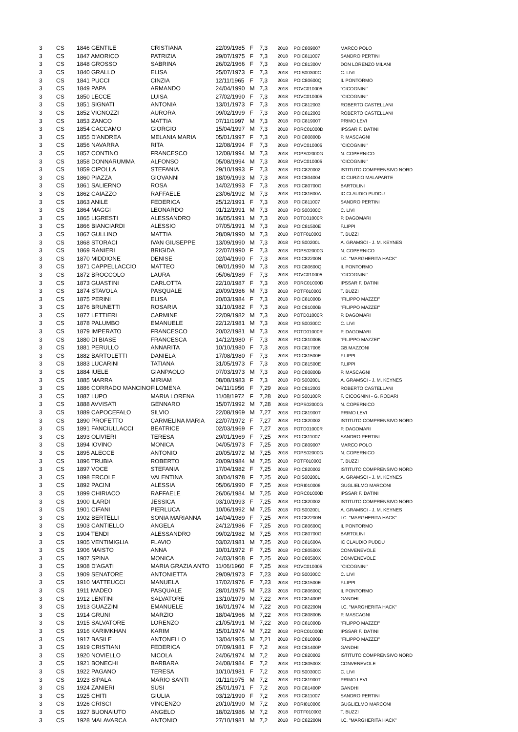| 3 | CS | 1846 GENTILE | CRISTIANA | 22/09/1985 | F | 7,3 | 2018 | POIC809007 | MARCO POLO |
| 3 | CS | 1847 AMORICO | PATRIZIA | 29/07/1975 | F | 7,3 | 2018 | POIC811007 | SANDRO PERTINI |
| 3 | CS | 1848 GROSSO | SABRINA | 26/02/1966 | F | 7,3 | 2018 | POIC81300V | DON LORENZO MILANI |
| 3 | CS | 1840 GRALLO | ELISA | 25/07/1973 | F | 7,3 | 2018 | POIS00300C | C. LIVI |
| 3 | CS | 1841 PUCCI | CINZIA | 12/11/1965 | F | 7,3 | 2018 | POIC80600Q | IL PONTORMO |
| 3 | CS | 1849 PAPA | ARMANDO | 24/04/1990 | M | 7,3 | 2018 | POVC010005 | "CICOGNINI" |
| 3 | CS | 1850 LECCE | LUISA | 27/02/1990 | F | 7,3 | 2018 | POVC010005 | "CICOGNINI" |
| 3 | CS | 1851 SIGNATI | ANTONIA | 13/01/1973 | F | 7,3 | 2018 | POIC812003 | ROBERTO CASTELLANI |
| 3 | CS | 1852 VIGNOZZI | AURORA | 09/02/1999 | F | 7,3 | 2018 | POIC812003 | ROBERTO CASTELLANI |
| 3 | CS | 1853 ZANCO | MATTIA | 07/11/1997 | M | 7,3 | 2018 | POIC81900T | PRIMO LEVI |
| 3 | CS | 1854 CACCAMO | GIORGIO | 15/04/1997 | M | 7,3 | 2018 | PORC01000D | IPSSAR F. DATINI |
| 3 | CS | 1855 D'ANDREA | MELANIA MARIA | 05/01/1997 | F | 7,3 | 2018 | POIC80800B | P. MASCAGNI |
| 3 | CS | 1856 NAVARRA | RITA | 12/08/1994 | F | 7,3 | 2018 | POVC010005 | "CICOGNINI" |
| 3 | CS | 1857 CONTINO | FRANCESCO | 12/08/1994 | M | 7,3 | 2018 | POPS02000G | N. COPERNICO |
| 3 | CS | 1858 DONNARUMMA | ALFONSO | 05/08/1994 | M | 7,3 | 2018 | POVC010005 | "CICOGNINI" |
| 3 | CS | 1859 CIPOLLA | STEFANIA | 29/10/1993 | F | 7,3 | 2018 | POIC820002 | ISTITUTO COMPRENSIVO NORD |
| 3 | CS | 1860 PIAZZA | GIOVANNI | 18/09/1993 | M | 7,3 | 2018 | POIC804004 | IC CURZIO MALAPARTE |
| 3 | CS | 1861 SALIERNO | ROSA | 14/02/1993 | F | 7,3 | 2018 | POIC80700G | BARTOLINI |
| 3 | CS | 1862 CAIAZZO | RAFFAELE | 23/06/1992 | M | 7,3 | 2018 | POIC81600A | IC CLAUDIO PUDDU |
| 3 | CS | 1863 ANILE | FEDERICA | 25/12/1991 | F | 7,3 | 2018 | POIC811007 | SANDRO PERTINI |
| 3 | CS | 1864 MAGGI | LEONARDO | 01/12/1991 | M | 7,3 | 2018 | POIS00300C | C. LIVI |
| 3 | CS | 1865 LIGRESTI | ALESSANDRO | 16/05/1991 | M | 7,3 | 2018 | POTD01000R | P. DAGOMARI |
| 3 | CS | 1866 BIANCIARDI | ALESSIO | 07/05/1991 | M | 7,3 | 2018 | POIC81500E | F.LIPPI |
| 3 | CS | 1867 GULLINO | MATTIA | 28/09/1990 | M | 7,3 | 2018 | POTF010003 | T. BUZZI |
| 3 | CS | 1868 STORACI | IVAN GIUSEPPE | 13/09/1990 | M | 7,3 | 2018 | POIS00200L | A. GRAMSCI - J. M. KEYNES |
| 3 | CS | 1869 RANIERI | BRIGIDA | 22/07/1990 | F | 7,3 | 2018 | POPS02000G | N. COPERNICO |
| 3 | CS | 1870 MIDDIONE | DENISE | 02/04/1990 | F | 7,3 | 2018 | POIC82200N | I.C. "MARGHERITA HACK" |
| 3 | CS | 1871 CAPPELLACCIO | MATTEO | 09/01/1990 | M | 7,3 | 2018 | POIC80600Q | IL PONTORMO |
| 3 | CS | 1872 BROCCOLO | LAURA | 05/06/1989 | F | 7,3 | 2018 | POVC010005 | "CICOGNINI" |
| 3 | CS | 1873 GUASTINI | CARLOTTA | 22/10/1987 | F | 7,3 | 2018 | PORC01000D | IPSSAR F. DATINI |
| 3 | CS | 1874 STAVOLA | PASQUALE | 20/09/1986 | M | 7,3 | 2018 | POTF010003 | T. BUZZI |
| 3 | CS | 1875 PERINI | ELISA | 20/03/1984 | F | 7,3 | 2018 | POIC81000B | "FILIPPO MAZZEI" |
| 3 | CS | 1876 BRUNETTI | ROSARIA | 31/10/1982 | F | 7,3 | 2018 | POIC81000B | "FILIPPO MAZZEI" |
| 3 | CS | 1877 LETTIERI | CARMINE | 22/09/1982 | M | 7,3 | 2018 | POTD01000R | P. DAGOMARI |
| 3 | CS | 1878 PALUMBO | EMANUELE | 22/12/1981 | M | 7,3 | 2018 | POIS00300C | C. LIVI |
| 3 | CS | 1879 IMPERATO | FRANCESCO | 20/02/1981 | M | 7,3 | 2018 | POTD01000R | P. DAGOMARI |
| 3 | CS | 1880 DI BIASE | FRANCESCA | 14/12/1980 | F | 7,3 | 2018 | POIC81000B | "FILIPPO MAZZEI" |
| 3 | CS | 1881 PERULLO | ANNARITA | 10/10/1980 | F | 7,3 | 2018 | POIC817006 | GB.MAZZONI |
| 3 | CS | 1882 BARTOLETTI | DANIELA | 17/08/1980 | F | 7,3 | 2018 | POIC81500E | F.LIPPI |
| 3 | CS | 1883 LUCARINI | TATIANA | 31/05/1973 | F | 7,3 | 2018 | POIC81500E | F.LIPPI |
| 3 | CS | 1884 IUELE | GIANPAOLO | 07/03/1973 | M | 7,3 | 2018 | POIC80800B | P. MASCAGNI |
| 3 | CS | 1885 MARRA | MIRIAM | 08/08/1983 | F | 7,3 | 2018 | POIS00200L | A. GRAMSCI - J. M. KEYNES |
| 3 | CS | 1886 CORRADO MANCINO | FILOMENA | 04/11/1956 | F | 7,29 | 2018 | POIC812003 | ROBERTO CASTELLANI |
| 3 | CS | 1887 LUPO | MARIA LORENA | 11/08/1972 | F | 7,28 | 2018 | POIS00100R | F. CICOGNINI - G. RODARI |
| 3 | CS | 1888 AVVISATI | GENNARO | 15/07/1992 | M | 7,28 | 2018 | POPS02000G | N. COPERNICO |
| 3 | CS | 1889 CAPOCEFALO | SILVIO | 22/08/1969 | M | 7,27 | 2018 | POIC81900T | PRIMO LEVI |
| 3 | CS | 1890 PROFETTO | CARMELINA MARIA | 22/07/1972 | F | 7,27 | 2018 | POIC820002 | ISTITUTO COMPRENSIVO NORD |
| 3 | CS | 1891 FANCIULLACCI | BEATRICE | 02/03/1969 | F | 7,27 | 2018 | POTD01000R | P. DAGOMARI |
| 3 | CS | 1893 OLIVIERI | TERESA | 29/01/1969 | F | 7,25 | 2018 | POIC811007 | SANDRO PERTINI |
| 3 | CS | 1894 IOVINO | MONICA | 04/05/1973 | F | 7,25 | 2018 | POIC809007 | MARCO POLO |
| 3 | CS | 1895 ALECCE | ANTONIO | 20/05/1972 | M | 7,25 | 2018 | POPS02000G | N. COPERNICO |
| 3 | CS | 1896 TRUBIA | ROBERTO | 20/09/1984 | M | 7,25 | 2018 | POTF010003 | T. BUZZI |
| 3 | CS | 1897 VOCE | STEFANIA | 17/04/1982 | F | 7,25 | 2018 | POIC820002 | ISTITUTO COMPRENSIVO NORD |
| 3 | CS | 1898 ERCOLE | VALENTINA | 30/04/1978 | F | 7,25 | 2018 | POIS00200L | A. GRAMSCI - J. M. KEYNES |
| 3 | CS | 1892 PACINI | ALESSIA | 05/06/1990 | F | 7,25 | 2018 | PORI010006 | GUGLIELMO MARCONI |
| 3 | CS | 1899 CHIRIACO | RAFFAELE | 26/06/1984 | M | 7,25 | 2018 | PORC01000D | IPSSAR F. DATINI |
| 3 | CS | 1900 ILARDI | JESSICA | 03/10/1993 | F | 7,25 | 2018 | POIC820002 | ISTITUTO COMPRENSIVO NORD |
| 3 | CS | 1901 CIFANI | PIERLUCA | 10/06/1992 | M | 7,25 | 2018 | POIS00200L | A. GRAMSCI - J. M. KEYNES |
| 3 | CS | 1902 BERTELLI | SONIA MARIANNA | 14/04/1989 | F | 7,25 | 2018 | POIC82200N | I.C. "MARGHERITA HACK" |
| 3 | CS | 1903 CANTIELLO | ANGELA | 24/12/1986 | F | 7,25 | 2018 | POIC80600Q | IL PONTORMO |
| 3 | CS | 1904 TENDI | ALESSANDRO | 09/02/1982 | M | 7,25 | 2018 | POIC80700G | BARTOLINI |
| 3 | CS | 1905 VENTIMIGLIA | FLAVIO | 03/02/1981 | M | 7,25 | 2018 | POIC81600A | IC CLAUDIO PUDDU |
| 3 | CS | 1906 MAISTO | ANNA | 10/01/1972 | F | 7,25 | 2018 | POIC80500X | CONVENEVOLE |
| 3 | CS | 1907 SPINA | MONICA | 24/03/1968 | F | 7,25 | 2018 | POIC80500X | CONVENEVOLE |
| 3 | CS | 1908 D'AGATI | MARIA GRAZIA ANTO | 11/06/1960 | F | 7,25 | 2018 | POVC010005 | "CICOGNINI" |
| 3 | CS | 1909 SENATORE | ANTONIETTA | 29/09/1973 | F | 7,23 | 2018 | POIS00300C | C. LIVI |
| 3 | CS | 1910 MATTEUCCI | MANUELA | 17/02/1976 | F | 7,23 | 2018 | POIC81500E | F.LIPPI |
| 3 | CS | 1911 MADEO | PASQUALE | 28/01/1975 | M | 7,23 | 2018 | POIC80600Q | IL PONTORMO |
| 3 | CS | 1912 LENTINI | SALVATORE | 13/10/1979 | M | 7,22 | 2018 | POIC81400P | GANDHI |
| 3 | CS | 1913 GUAZZINI | EMANUELE | 16/01/1974 | M | 7,22 | 2018 | POIC82200N | I.C. "MARGHERITA HACK" |
| 3 | CS | 1914 GRUNI | MARZIO | 18/04/1966 | M | 7,22 | 2018 | POIC80800B | P. MASCAGNI |
| 3 | CS | 1915 SALVATORE | LORENZO | 21/05/1991 | M | 7,22 | 2018 | POIC81000B | "FILIPPO MAZZEI" |
| 3 | CS | 1916 KARIMKHAN | KARIM | 15/01/1974 | M | 7,22 | 2018 | PORC01000D | IPSSAR F. DATINI |
| 3 | CS | 1917 BASILE | ANTONELLO | 13/04/1965 | M | 7,21 | 2018 | POIC81000B | "FILIPPO MAZZEI" |
| 3 | CS | 1919 CRISTIANI | FEDERICA | 07/09/1981 | F | 7,2 | 2018 | POIC81400P | GANDHI |
| 3 | CS | 1920 NOVIELLO | NICOLA | 24/06/1974 | M | 7,2 | 2018 | POIC820002 | ISTITUTO COMPRENSIVO NORD |
| 3 | CS | 1921 BONECHI | BARBARA | 24/08/1984 | F | 7,2 | 2018 | POIC80500X | CONVENEVOLE |
| 3 | CS | 1922 PAGANO | TERESA | 10/10/1981 | F | 7,2 | 2018 | POIS00300C | C. LIVI |
| 3 | CS | 1923 SIPALA | MARIO SANTI | 01/11/1975 | M | 7,2 | 2018 | POIC81900T | PRIMO LEVI |
| 3 | CS | 1924 ZANIERI | SUSI | 25/01/1971 | F | 7,2 | 2018 | POIC81400P | GANDHI |
| 3 | CS | 1925 CHITI | GIULIA | 03/12/1990 | F | 7,2 | 2018 | POIC811007 | SANDRO PERTINI |
| 3 | CS | 1926 CRISCI | VINCENZO | 20/10/1990 | M | 7,2 | 2018 | PORI010006 | GUGLIELMO MARCONI |
| 3 | CS | 1927 BUONAIUTO | ANGELO | 18/02/1986 | M | 7,2 | 2018 | POTF010003 | T. BUZZI |
| 3 | CS | 1928 MALAVARCA | ANTONIO | 27/10/1981 | M | 7,2 | 2018 | POIC82200N | I.C. "MARGHERITA HACK" |